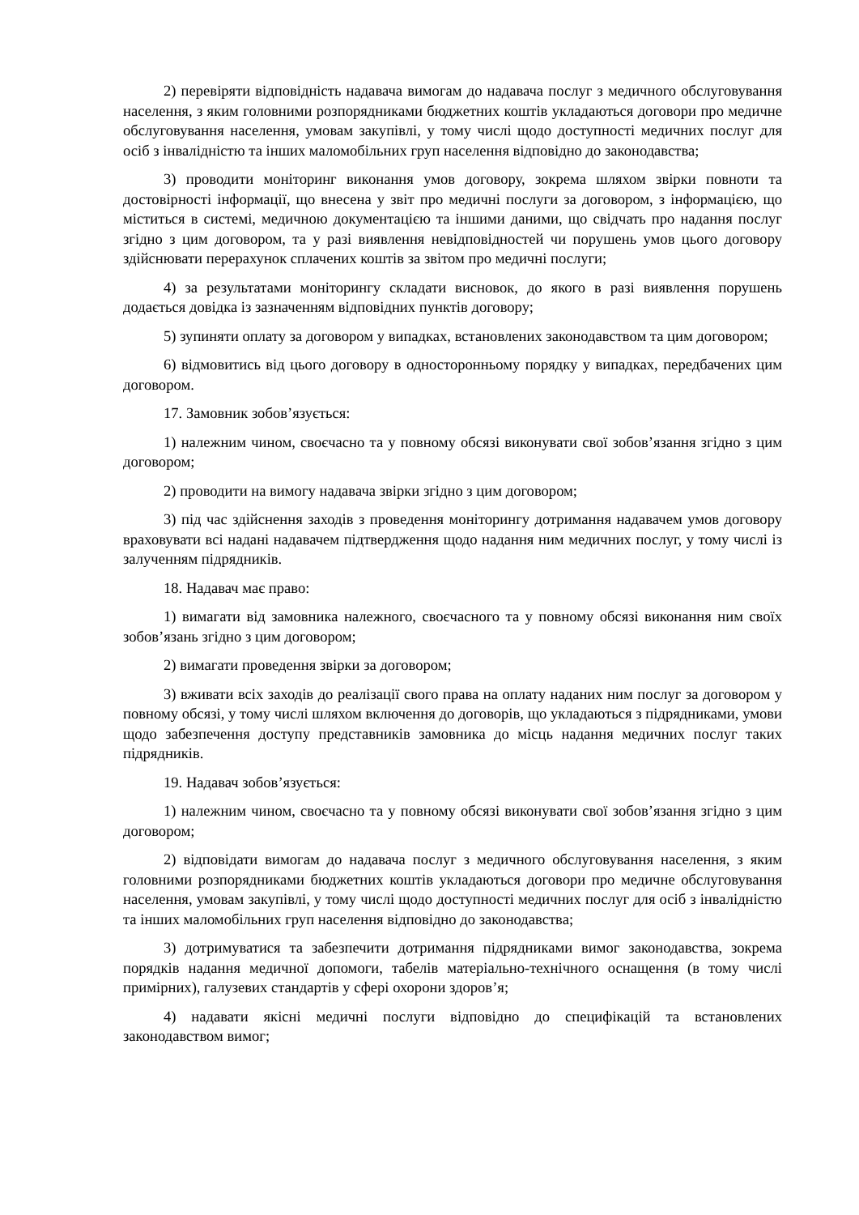2) перевіряти відповідність надавача вимогам до надавача послуг з медичного обслуговування населення, з яким головними розпорядниками бюджетних коштів укладаються договори про медичне обслуговування населення, умовам закупівлі, у тому числі щодо доступності медичних послуг для осіб з інвалідністю та інших маломобільних груп населення відповідно до законодавства;
3) проводити моніторинг виконання умов договору, зокрема шляхом звірки повноти та достовірності інформації, що внесена у звіт про медичні послуги за договором, з інформацією, що міститься в системі, медичною документацією та іншими даними, що свідчать про надання послуг згідно з цим договором, та у разі виявлення невідповідностей чи порушень умов цього договору здійснювати перерахунок сплачених коштів за звітом про медичні послуги;
4) за результатами моніторингу складати висновок, до якого в разі виявлення порушень додається довідка із зазначенням відповідних пунктів договору;
5) зупиняти оплату за договором у випадках, встановлених законодавством та цим договором;
6) відмовитись від цього договору в односторонньому порядку у випадках, передбачених цим договором.
17. Замовник зобов’язується:
1) належним чином, своєчасно та у повному обсязі виконувати свої зобов’язання згідно з цим договором;
2) проводити на вимогу надавача звірки згідно з цим договором;
3) під час здійснення заходів з проведення моніторингу дотримання надавачем умов договору враховувати всі надані надавачем підтвердження щодо надання ним медичних послуг, у тому числі із залученням підрядників.
18. Надавач має право:
1) вимагати від замовника належного, своєчасного та у повному обсязі виконання ним своїх зобов’язань згідно з цим договором;
2) вимагати проведення звірки за договором;
3) вживати всіх заходів до реалізації свого права на оплату наданих ним послуг за договором у повному обсязі, у тому числі шляхом включення до договорів, що укладаються з підрядниками, умови щодо забезпечення доступу представників замовника до місць надання медичних послуг таких підрядників.
19. Надавач зобов’язується:
1) належним чином, своєчасно та у повному обсязі виконувати свої зобов’язання згідно з цим договором;
2) відповідати вимогам до надавача послуг з медичного обслуговування населення, з яким головними розпорядниками бюджетних коштів укладаються договори про медичне обслуговування населення, умовам закупівлі, у тому числі щодо доступності медичних послуг для осіб з інвалідністю та інших маломобільних груп населення відповідно до законодавства;
3) дотримуватися та забезпечити дотримання підрядниками вимог законодавства, зокрема порядків надання медичної допомоги, табелів матеріально-технічного оснащення (в тому числі примірних), галузевих стандартів у сфері охорони здоров’я;
4) надавати якісні медичні послуги відповідно до специфікацій та встановлених законодавством вимог;